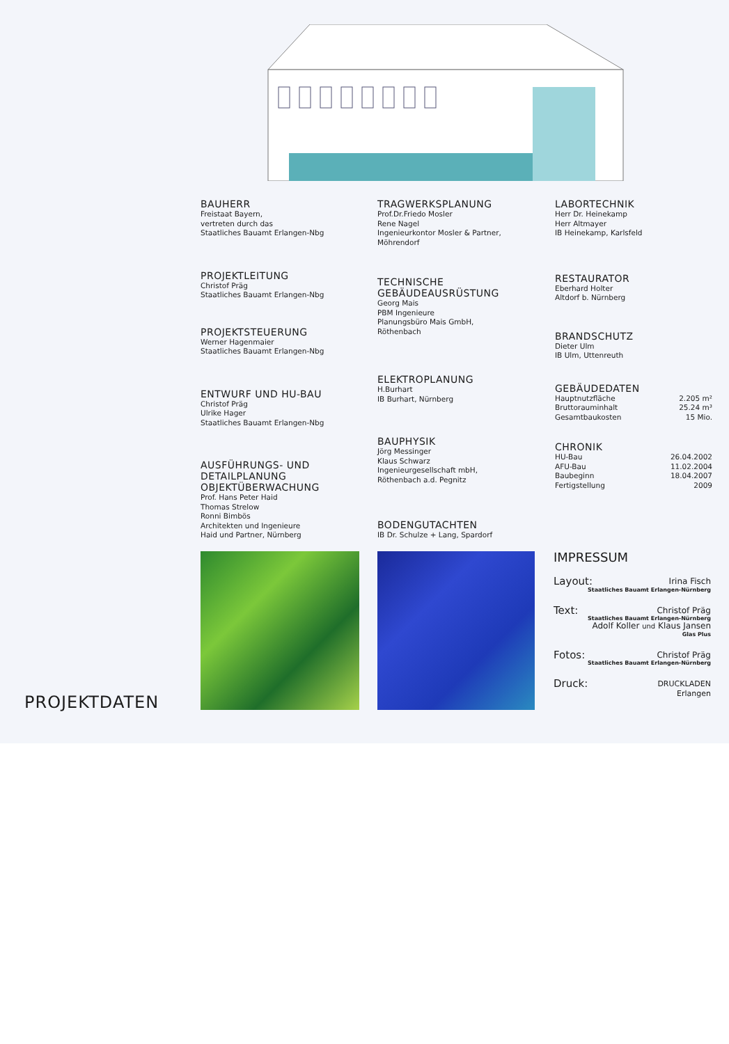BAUHERR
Freistaat Bayern,
vertreten durch das
Staatliches Bauamt Erlangen-Nbg
PROJEKTLEITUNG
Christof Präg
Staatliches Bauamt Erlangen-Nbg
PROJEKTSTEUERUNG
Werner Hagenmaier
Staatliches Bauamt Erlangen-Nbg
ENTWURF UND HU-BAU
Christof Präg
Ulrike Hager
Staatliches Bauamt Erlangen-Nbg
AUSFÜHRUNGS- UND
DETAILPLANUNG
OBJEKTÜBERWACHUNG
Prof. Hans Peter Haid
Thomas Strelow
Ronni Bimbös
Architekten und Ingenieure
Haid und Partner, Nürnberg
TRAGWERKSPLANUNG
Prof.Dr.Friedo Mosler
Rene Nagel
Ingenieurkontor Mosler & Partner,
Möhrendorf
TECHNISCHE
GEBÄUDEAUSRÜSTUNG
Georg Mais
PBM Ingenieure
Planungsbüro Mais GmbH,
Röthenbach
ELEKTROPLANUNG
H.Burhart
IB Burhart, Nürnberg
BAUPHYSIK
Jörg Messinger
Klaus Schwarz
Ingenieurgesellschaft mbH,
Röthenbach a.d. Pegnitz
BODENGUTACHTEN
IB Dr. Schulze + Lang, Spardorf
LABORTECHNIK
Herr Dr. Heinekamp
Herr Altmayer
IB Heinekamp, Karlsfeld
RESTAURATOR
Eberhard Holter
Altdorf b. Nürnberg
BRANDSCHUTZ
Dieter Ulm
IB Ulm, Uttenreuth
GEBÄUDEDATEN
Hauptnutzfläche 2.205 m²
Bruttorauminhalt 25.24 m³
Gesamtbaukosten 15 Mio.
CHRONIK
HU-Bau 26.04.2002
AFU-Bau 11.02.2004
Baubeginn 18.04.2007
Fertigstellung 2009
IMPRESSUM
Layout: Irina Fisch
Staatliches Bauamt Erlangen-Nürnberg
Text: Christof Präg
Staatliches Bauamt Erlangen-Nürnberg
Adolf Koller und Klaus Jansen
Glas Plus
Fotos: Christof Präg
Staatliches Bauamt Erlangen-Nürnberg
Druck: DRUCKLADEN
Erlangen
PROJEKTDATEN